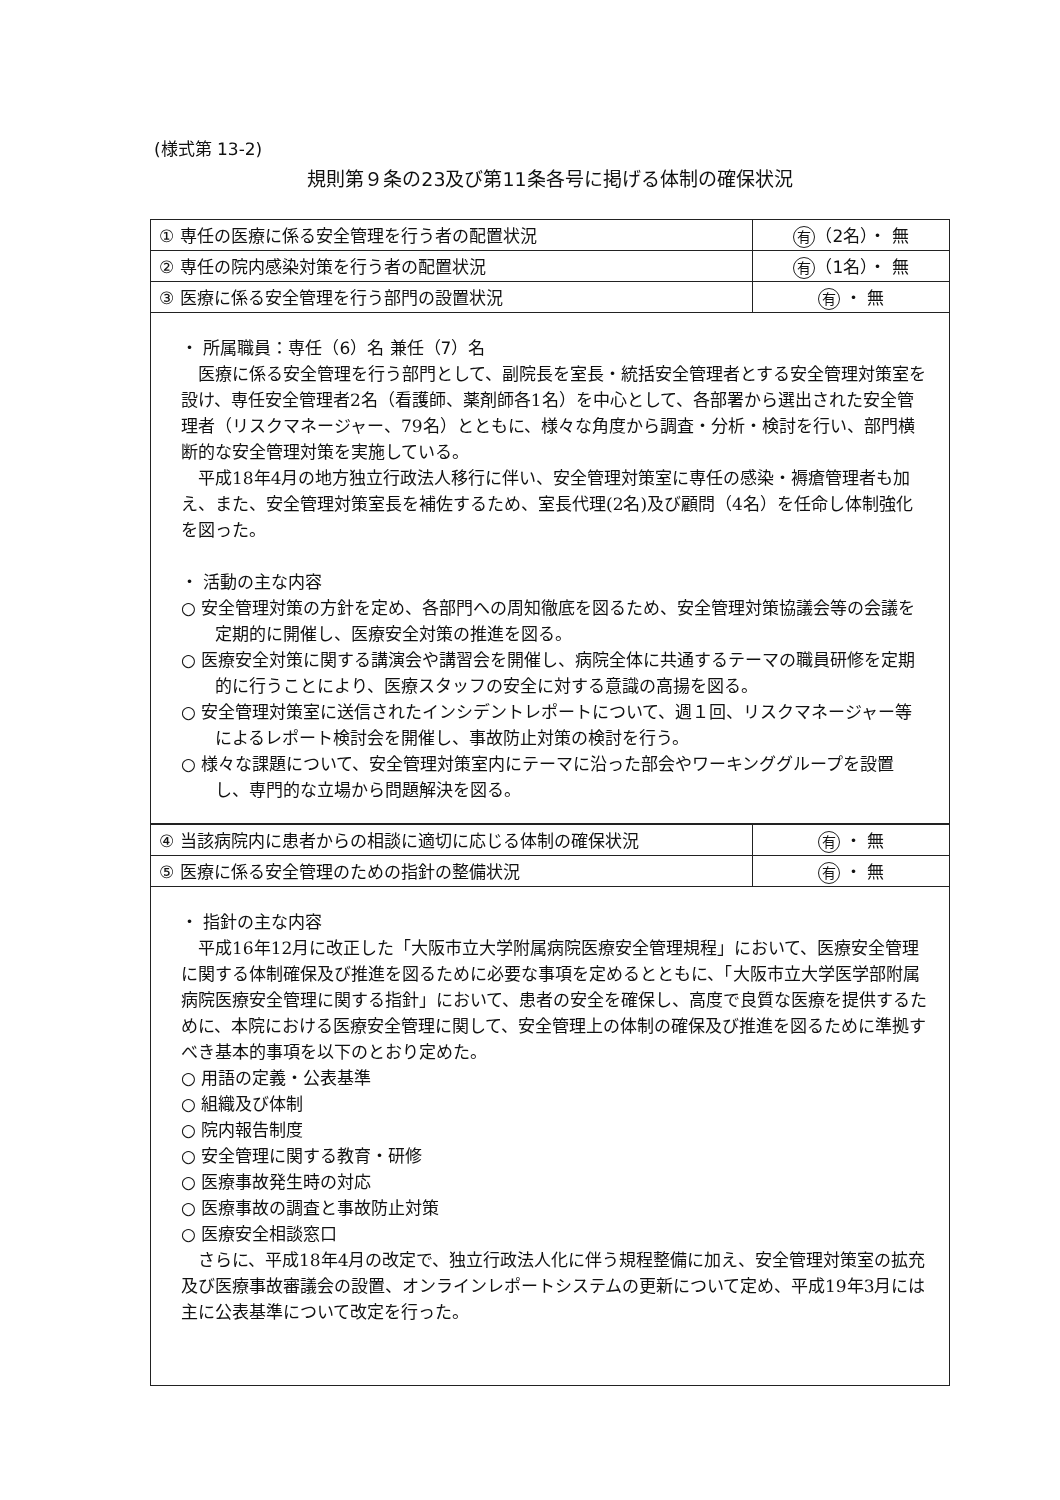(様式第 13-2)
規則第９条の23及び第11条各号に掲げる体制の確保状況
| ① 専任の医療に係る安全管理を行う者の配置状況 | 有 （2名）・ 無 |
| ② 専任の院内感染対策を行う者の配置状況 | 有 （1名）・ 無 |
| ③ 医療に係る安全管理を行う部門の設置状況 | 有 ・ 無 |
・ 所属職員：専任（6）名 兼任（7）名
医療に係る安全管理を行う部門として、副院長を室長・統括安全管理者とする安全管理対策室を設け、専任安全管理者2名（看護師、薬剤師各1名）を中心として、各部署から選出された安全管理者（リスクマネージャー、79名）とともに、様々な角度から調査・分析・検討を行い、部門横断的な安全管理対策を実施している。
平成18年4月の地方独立行政法人移行に伴い、安全管理対策室に専任の感染・褥瘡管理者も加え、また、安全管理対策室長を補佐するため、室長代理(2名)及び顧問（4名）を任命し体制強化を図った。
・ 活動の主な内容
○ 安全管理対策の方針を定め、各部門への周知徹底を図るため、安全管理対策協議会等の会議を定期的に開催し、医療安全対策の推進を図る。
○ 医療安全対策に関する講演会や講習会を開催し、病院全体に共通するテーマの職員研修を定期的に行うことにより、医療スタッフの安全に対する意識の高揚を図る。
○ 安全管理対策室に送信されたインシデントレポートについて、週１回、リスクマネージャー等によるレポート検討会を開催し、事故防止対策の検討を行う。
○ 様々な課題について、安全管理対策室内にテーマに沿った部会やワーキンググループを設置し、専門的な立場から問題解決を図る。
| ④ 当該病院内に患者からの相談に適切に応じる体制の確保状況 | 有 ・ 無 |
| ⑤ 医療に係る安全管理のための指針の整備状況 | 有 ・ 無 |
・ 指針の主な内容
平成16年12月に改正した「大阪市立大学附属病院医療安全管理規程」において、医療安全管理に関する体制確保及び推進を図るために必要な事項を定めるとともに、「大阪市立大学医学部附属病院医療安全管理に関する指針」において、患者の安全を確保し、高度で良質な医療を提供するために、本院における医療安全管理に関して、安全管理上の体制の確保及び推進を図るために準拠すべき基本的事項を以下のとおり定めた。
○ 用語の定義・公表基準
○ 組織及び体制
○ 院内報告制度
○ 安全管理に関する教育・研修
○ 医療事故発生時の対応
○ 医療事故の調査と事故防止対策
○ 医療安全相談窓口
さらに、平成18年4月の改定で、独立行政法人化に伴う規程整備に加え、安全管理対策室の拡充及び医療事故審議会の設置、オンラインレポートシステムの更新について定め、平成19年3月には主に公表基準について改定を行った。